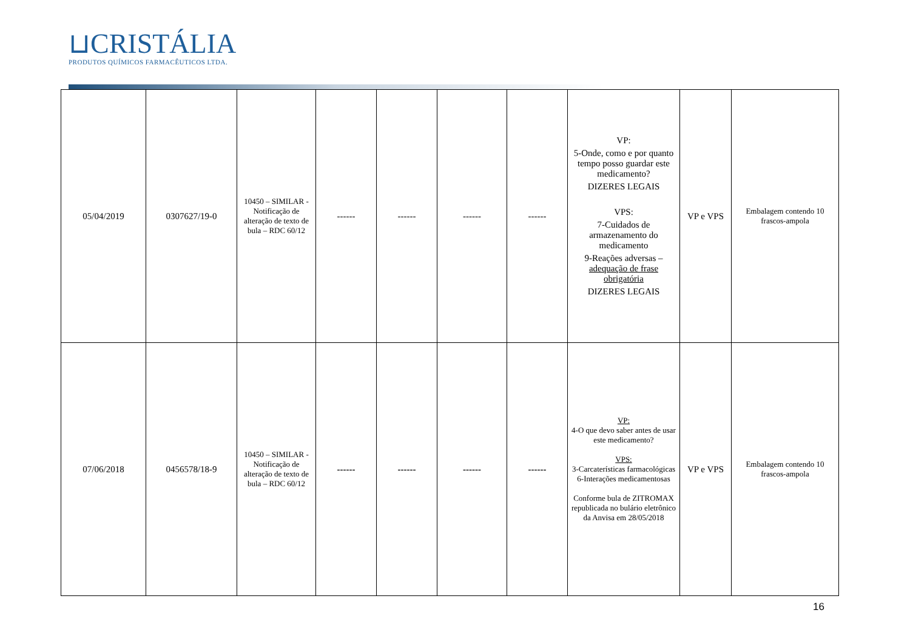⊔CRISTÁLIA
PRODUTOS QUÍMICOS FARMACÊUTICOS LTDA.
| 05/04/2019 | 0307627/19-0 | 10450 – SIMILAR - Notificação de alteração de texto de bula – RDC 60/12 | ------ | ------ | ------ | ------ | VP: 5-Onde, como e por quanto tempo posso guardar este medicamento? DIZERES LEGAIS VPS: 7-Cuidados de armazenamento do medicamento 9-Reações adversas – adequação de frase obrigatória DIZERES LEGAIS | VP e VPS | Embalagem contendo 10 frascos-ampola |
| 07/06/2018 | 0456578/18-9 | 10450 – SIMILAR - Notificação de alteração de texto de bula – RDC 60/12 | ------ | ------ | ------ | ------ | VP: 4-O que devo saber antes de usar este medicamento? VPS: 3-Carcaterísticas farmacológicas 6-Interações medicamentosas Conforme bula de ZITROMAX republicada no bulário eletrônico da Anvisa em 28/05/2018 | VP e VPS | Embalagem contendo 10 frascos-ampola |
16